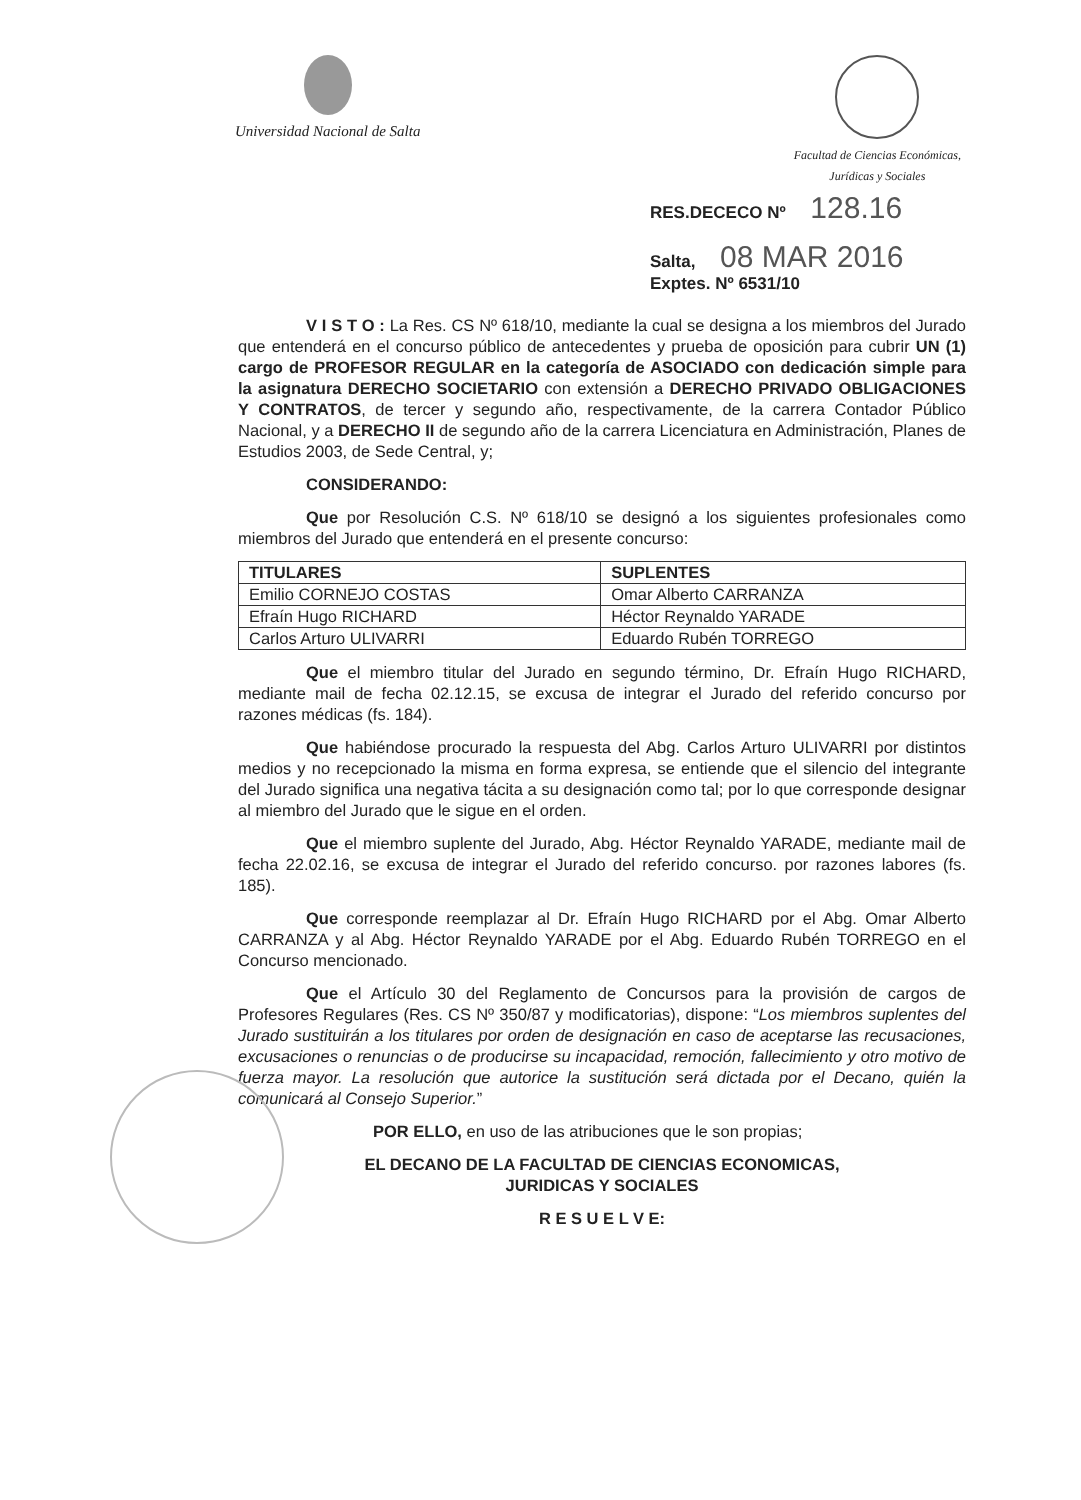Universidad Nacional de Salta
Facultad de Ciencias Económicas,
Jurídicas y Sociales
RES.DECECO Nº 128.16
Salta, 08 MAR 2016
Exptes. Nº 6531/10
V I S T O : La Res. CS Nº 618/10, mediante la cual se designa a los miembros del Jurado que entenderá en el concurso público de antecedentes y prueba de oposición para cubrir UN (1) cargo de PROFESOR REGULAR en la categoría de ASOCIADO con dedicación simple para la asignatura DERECHO SOCIETARIO con extensión a DERECHO PRIVADO OBLIGACIONES Y CONTRATOS, de tercer y segundo año, respectivamente, de la carrera Contador Público Nacional, y a DERECHO II de segundo año de la carrera Licenciatura en Administración, Planes de Estudios 2003, de Sede Central, y;
CONSIDERANDO:
Que por Resolución C.S. Nº 618/10 se designó a los siguientes profesionales como miembros del Jurado que entenderá en el presente concurso:
| TITULARES | SUPLENTES |
| --- | --- |
| Emilio CORNEJO COSTAS | Omar Alberto CARRANZA |
| Efraín Hugo RICHARD | Héctor Reynaldo YARADE |
| Carlos Arturo ULIVARRI | Eduardo Rubén TORREGO |
Que el miembro titular del Jurado en segundo término, Dr. Efraín Hugo RICHARD, mediante mail de fecha 02.12.15, se excusa de integrar el Jurado del referido concurso por razones médicas (fs. 184).
Que habiéndose procurado la respuesta del Abg. Carlos Arturo ULIVARRI por distintos medios y no recepcionado la misma en forma expresa, se entiende que el silencio del integrante del Jurado significa una negativa tácita a su designación como tal; por lo que corresponde designar al miembro del Jurado que le sigue en el orden.
Que el miembro suplente del Jurado, Abg. Héctor Reynaldo YARADE, mediante mail de fecha 22.02.16, se excusa de integrar el Jurado del referido concurso. por razones labores (fs. 185).
Que corresponde reemplazar al Dr. Efraín Hugo RICHARD por el Abg. Omar Alberto CARRANZA y al Abg. Héctor Reynaldo YARADE por el Abg. Eduardo Rubén TORREGO en el Concurso mencionado.
Que el Artículo 30 del Reglamento de Concursos para la provisión de cargos de Profesores Regulares (Res. CS Nº 350/87 y modificatorias), dispone: “Los miembros suplentes del Jurado sustituirán a los titulares por orden de designación en caso de aceptarse las recusaciones, excusaciones o renuncias o de producirse su incapacidad, remoción, fallecimiento y otro motivo de fuerza mayor. La resolución que autorice la sustitución será dictada por el Decano, quién la comunicará al Consejo Superior.”
POR ELLO, en uso de las atribuciones que le son propias;
EL DECANO DE LA FACULTAD DE CIENCIAS ECONOMICAS,
JURIDICAS Y SOCIALES
R E S U E L V E: